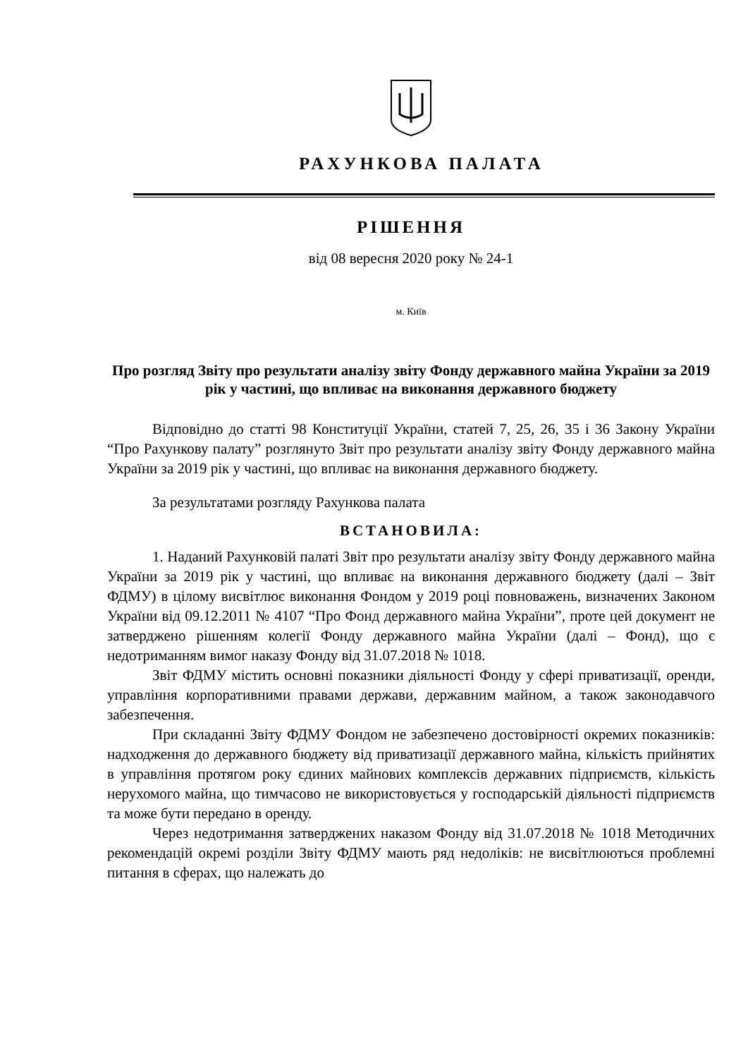РАХУНКОВА ПАЛАТА
РІШЕННЯ
від 08 вересня 2020 року № 24-1
м. Київ
Про розгляд Звіту про результати аналізу звіту Фонду державного майна України за 2019 рік у частині, що впливає на виконання державного бюджету
Відповідно до статті 98 Конституції України, статей 7, 25, 26, 35 і 36 Закону України “Про Рахункову палату” розглянуто Звіт про результати аналізу звіту Фонду державного майна України за 2019 рік у частині, що впливає на виконання державного бюджету.
За результатами розгляду Рахункова палата
ВСТАНОВИЛА:
1. Наданий Рахунковій палаті Звіт про результати аналізу звіту Фонду державного майна України за 2019 рік у частині, що впливає на виконання державного бюджету (далі – Звіт ФДМУ) в цілому висвітлює виконання Фондом у 2019 році повноважень, визначених Законом України від 09.12.2011 № 4107 “Про Фонд державного майна України”, проте цей документ не затверджено рішенням колегії Фонду державного майна України (далі – Фонд), що є недотриманням вимог наказу Фонду від 31.07.2018 № 1018.
Звіт ФДМУ містить основні показники діяльності Фонду у сфері приватизації, оренди, управління корпоративними правами держави, державним майном, а також законодавчого забезпечення.
При складанні Звіту ФДМУ Фондом не забезпечено достовірності окремих показників: надходження до державного бюджету від приватизації державного майна, кількість прийнятих в управління протягом року єдиних майнових комплексів державних підприємств, кількість нерухомого майна, що тимчасово не використовується у господарській діяльності підприємств та може бути передано в оренду.
Через недотримання затверджених наказом Фонду від 31.07.2018 № 1018 Методичних рекомендацій окремі розділи Звіту ФДМУ мають ряд недоліків: не висвітлюються проблемні питання в сферах, що належать до